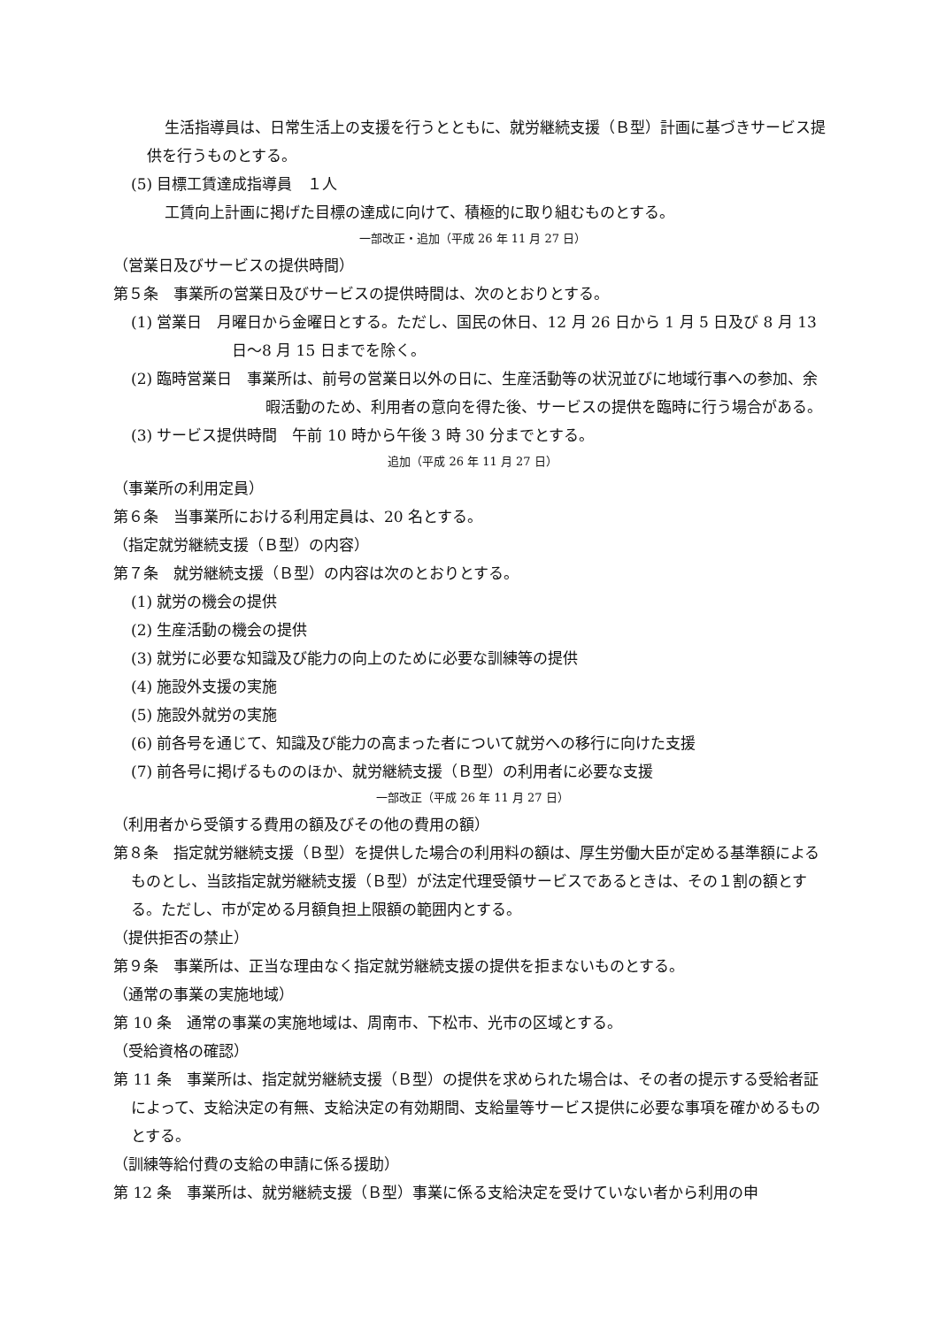生活指導員は、日常生活上の支援を行うとともに、就労継続支援（Ｂ型）計画に基づきサービス提供を行うものとする。
(5) 目標工賃達成指導員　１人
工賃向上計画に掲げた目標の達成に向けて、積極的に取り組むものとする。
一部改正・追加（平成 26 年 11 月 27 日）
（営業日及びサービスの提供時間）
第５条　事業所の営業日及びサービスの提供時間は、次のとおりとする。
(1) 営業日　月曜日から金曜日とする。ただし、国民の休日、12 月 26 日から 1 月 5 日及び 8 月 13 日〜8 月 15 日までを除く。
(2) 臨時営業日　事業所は、前号の営業日以外の日に、生産活動等の状況並びに地域行事への参加、余暇活動のため、利用者の意向を得た後、サービスの提供を臨時に行う場合がある。
(3) サービス提供時間　午前 10 時から午後 3 時 30 分までとする。
追加（平成 26 年 11 月 27 日）
（事業所の利用定員）
第６条　当事業所における利用定員は、20 名とする。
（指定就労継続支援（Ｂ型）の内容）
第７条　就労継続支援（Ｂ型）の内容は次のとおりとする。
(1) 就労の機会の提供
(2) 生産活動の機会の提供
(3) 就労に必要な知識及び能力の向上のために必要な訓練等の提供
(4) 施設外支援の実施
(5) 施設外就労の実施
(6) 前各号を通じて、知識及び能力の高まった者について就労への移行に向けた支援
(7) 前各号に掲げるもののほか、就労継続支援（Ｂ型）の利用者に必要な支援
一部改正（平成 26 年 11 月 27 日）
（利用者から受領する費用の額及びその他の費用の額）
第８条　指定就労継続支援（Ｂ型）を提供した場合の利用料の額は、厚生労働大臣が定める基準額によるものとし、当該指定就労継続支援（Ｂ型）が法定代理受領サービスであるときは、その１割の額とする。ただし、市が定める月額負担上限額の範囲内とする。
（提供拒否の禁止）
第９条　事業所は、正当な理由なく指定就労継続支援の提供を拒まないものとする。
（通常の事業の実施地域）
第 10 条　通常の事業の実施地域は、周南市、下松市、光市の区域とする。
（受給資格の確認）
第 11 条　事業所は、指定就労継続支援（Ｂ型）の提供を求められた場合は、その者の提示する受給者証によって、支給決定の有無、支給決定の有効期間、支給量等サービス提供に必要な事項を確かめるものとする。
（訓練等給付費の支給の申請に係る援助）
第 12 条　事業所は、就労継続支援（Ｂ型）事業に係る支給決定を受けていない者から利用の申